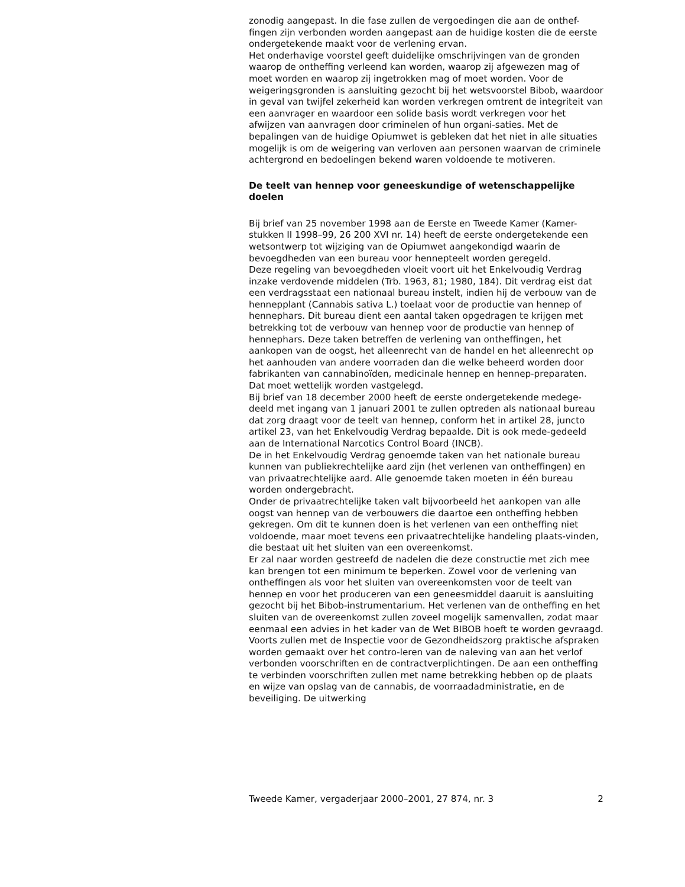zonodig aangepast. In die fase zullen de vergoedingen die aan de onthef-fingen zijn verbonden worden aangepast aan de huidige kosten die de eerste ondergetekende maakt voor de verlening ervan.
Het onderhavige voorstel geeft duidelijke omschrijvingen van de gronden waarop de ontheffing verleend kan worden, waarop zij afgewezen mag of moet worden en waarop zij ingetrokken mag of moet worden. Voor de weigeringsgronden is aansluiting gezocht bij het wetsvoorstel Bibob, waardoor in geval van twijfel zekerheid kan worden verkregen omtrent de integriteit van een aanvrager en waardoor een solide basis wordt verkregen voor het afwijzen van aanvragen door criminelen of hun organi-saties. Met de bepalingen van de huidige Opiumwet is gebleken dat het niet in alle situaties mogelijk is om de weigering van verloven aan personen waarvan de criminele achtergrond en bedoelingen bekend waren voldoende te motiveren.
De teelt van hennep voor geneeskundige of wetenschappelijke doelen
Bij brief van 25 november 1998 aan de Eerste en Tweede Kamer (Kamer-stukken II 1998–99, 26 200 XVI nr. 14) heeft de eerste ondergetekende een wetsontwerp tot wijziging van de Opiumwet aangekondigd waarin de bevoegdheden van een bureau voor hennepteelt worden geregeld.
Deze regeling van bevoegdheden vloeit voort uit het Enkelvoudig Verdrag inzake verdovende middelen (Trb. 1963, 81; 1980, 184). Dit verdrag eist dat een verdragsstaat een nationaal bureau instelt, indien hij de verbouw van de hennepplant (Cannabis sativa L.) toelaat voor de productie van hennep of hennephars. Dit bureau dient een aantal taken opgedragen te krijgen met betrekking tot de verbouw van hennep voor de productie van hennep of hennephars. Deze taken betreffen de verlening van ontheffingen, het aankopen van de oogst, het alleenrecht van de handel en het alleenrecht op het aanhouden van andere voorraden dan die welke beheerd worden door fabrikanten van cannabinoïden, medicinale hennep en hennep-preparaten. Dat moet wettelijk worden vastgelegd.
Bij brief van 18 december 2000 heeft de eerste ondergetekende medege-deeld met ingang van 1 januari 2001 te zullen optreden als nationaal bureau dat zorg draagt voor de teelt van hennep, conform het in artikel 28, juncto artikel 23, van het Enkelvoudig Verdrag bepaalde. Dit is ook mede-gedeeld aan de International Narcotics Control Board (INCB).
De in het Enkelvoudig Verdrag genoemde taken van het nationale bureau kunnen van publiekrechtelijke aard zijn (het verlenen van ontheffingen) en van privaatrechtelijke aard. Alle genoemde taken moeten in één bureau worden ondergebracht.
Onder de privaatrechtelijke taken valt bijvoorbeeld het aankopen van alle oogst van hennep van de verbouwers die daartoe een ontheffing hebben gekregen. Om dit te kunnen doen is het verlenen van een ontheffing niet voldoende, maar moet tevens een privaatrechtelijke handeling plaats-vinden, die bestaat uit het sluiten van een overeenkomst.
Er zal naar worden gestreefd de nadelen die deze constructie met zich mee kan brengen tot een minimum te beperken. Zowel voor de verlening van ontheffingen als voor het sluiten van overeenkomsten voor de teelt van hennep en voor het produceren van een geneesmiddel daaruit is aansluiting gezocht bij het Bibob-instrumentarium. Het verlenen van de ontheffing en het sluiten van de overeenkomst zullen zoveel mogelijk samenvallen, zodat maar eenmaal een advies in het kader van de Wet BIBOB hoeft te worden gevraagd. Voorts zullen met de Inspectie voor de Gezondheidszorg praktische afspraken worden gemaakt over het contro-leren van de naleving van aan het verlof verbonden voorschriften en de contractverplichtingen. De aan een ontheffing te verbinden voorschriften zullen met name betrekking hebben op de plaats en wijze van opslag van de cannabis, de voorraadadministratie, en de beveiliging. De uitwerking
Tweede Kamer, vergaderjaar 2000–2001, 27 874, nr. 3 2